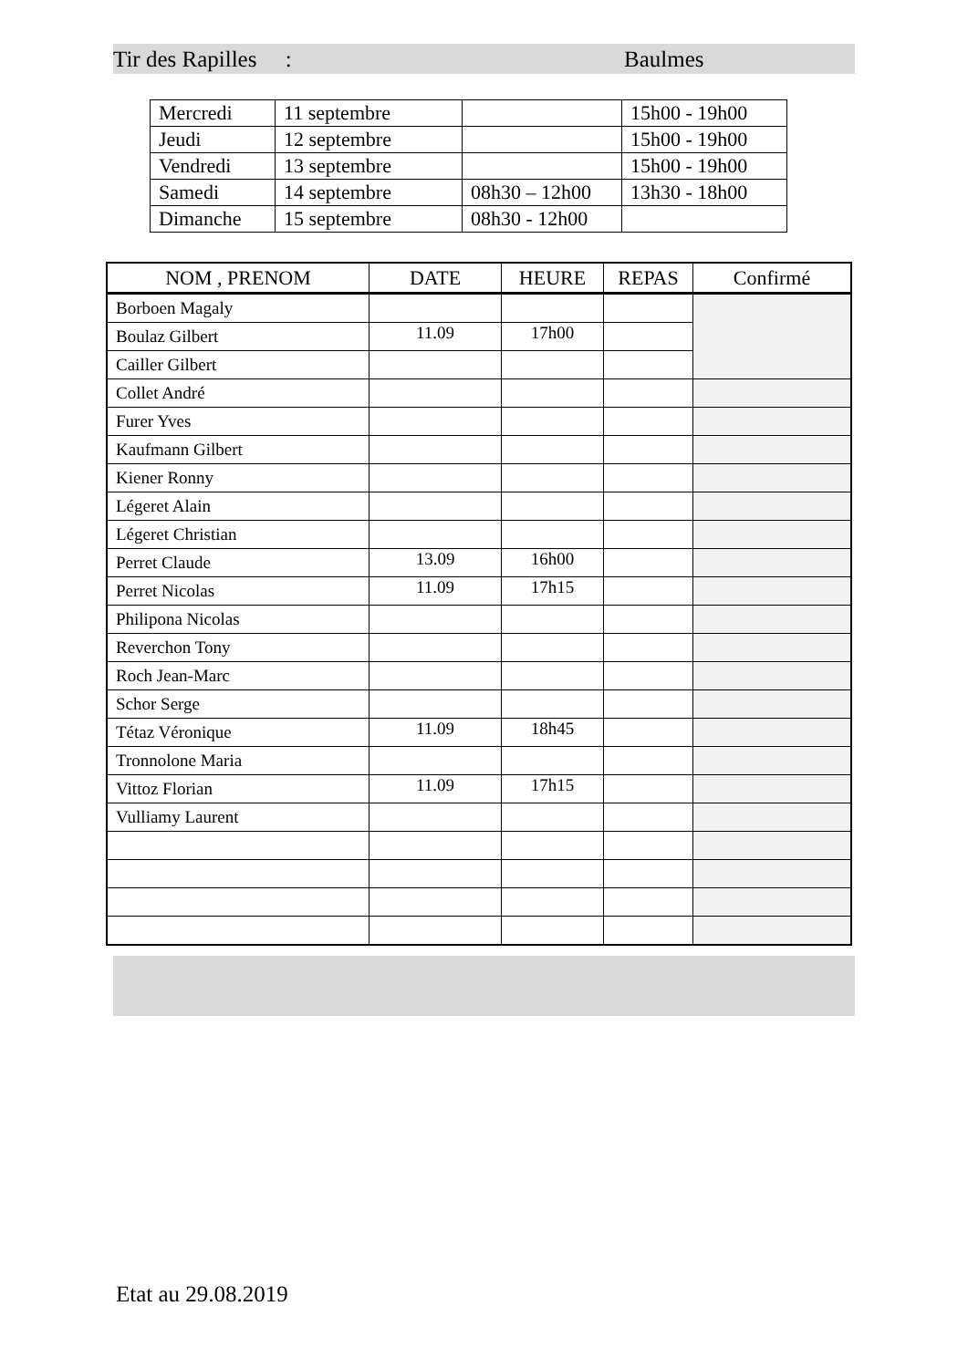Tir des Rapilles : Baulmes
| Mercredi | 11 septembre | | 15h00 - 19h00 |
| Jeudi | 12 septembre | | 15h00 - 19h00 |
| Vendredi | 13 septembre | | 15h00 - 19h00 |
| Samedi | 14 septembre | 08h30 – 12h00 | 13h30 - 18h00 |
| Dimanche | 15 septembre | 08h30 - 12h00 | |
| NOM , PRENOM | DATE | HEURE | REPAS | Confirmé |
| --- | --- | --- | --- | --- |
| Borboen Magaly | | | | |
| Boulaz Gilbert | 11.09 | 17h00 | | |
| Cailler Gilbert | | | | |
| Collet André | | | | |
| Furer Yves | | | | |
| Kaufmann Gilbert | | | | |
| Kiener Ronny | | | | |
| Légeret Alain | | | | |
| Légeret Christian | | | | |
| Perret Claude | 13.09 | 16h00 | | |
| Perret Nicolas | 11.09 | 17h15 | | |
| Philipona Nicolas | | | | |
| Reverchon Tony | | | | |
| Roch Jean-Marc | | | | |
| Schor Serge | | | | |
| Tétaz Véronique | 11.09 | 18h45 | | |
| Tronnolone Maria | | | | |
| Vittoz Florian | 11.09 | 17h15 | | |
| Vulliamy Laurent | | | | |
Etat au 29.08.2019